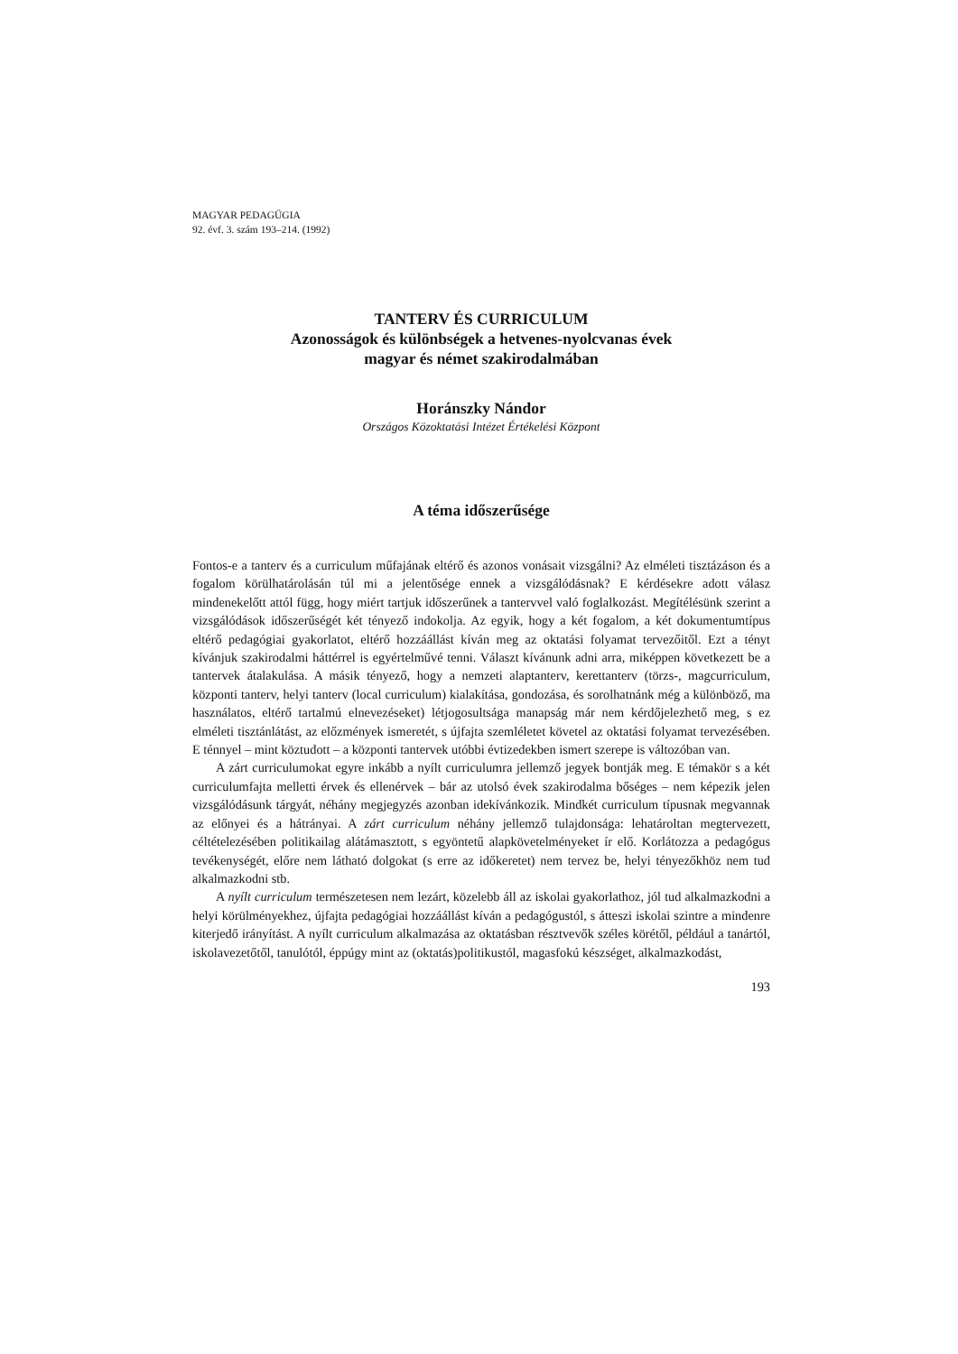MAGYAR PEDAGŰGIA
92. évf. 3. szám 193–214. (1992)
TANTERV ÉS CURRICULUM
Azonosságok és különbségek a hetvenes-nyolcvanas évek
magyar és német szakirodalmában
Horánszky Nándor
Országos Közoktatási Intézet Értékelési Központ
A téma időszerűsége
Fontos-e a tanterv és a curriculum műfajának eltérő és azonos vonásait vizsgálni? Az elméleti tisztázáson és a fogalom körülhatárolásán túl mi a jelentősége ennek a vizsgálódásnak? E kérdésekre adott válasz mindenekelőtt attól függ, hogy miért tartjuk időszerűnek a tantervvel való foglalkozást. Megítélésünk szerint a vizsgálódások időszerűségét két tényező indokolja. Az egyik, hogy a két fogalom, a két dokumentumtípus eltérő pedagógiai gyakorlatot, eltérő hozzáállást kíván meg az oktatási folyamat tervezőitől. Ezt a tényt kívánjuk szakirodalmi háttérrel is egyértelművé tenni. Választ kívánunk adni arra, miképpen következett be a tantervek átalakulása. A másik tényező, hogy a nemzeti alaptanterv, kerettanterv (törzs-, magcurriculum, központi tanterv, helyi tanterv (local curriculum) kialakítása, gondozása, és sorolhatnánk még a különböző, ma használatos, eltérő tartalmú elnevezéseket) létjogosultsága manapság már nem kérdőjelezhető meg, s ez elméleti tisztánlátást, az előzmények ismeretét, s újfajta szemléletet követel az oktatási folyamat tervezésében. E ténnyel – mint köztudott – a központi tantervek utóbbi évtizedekben ismert szerepe is változóban van.
A zárt curriculumokat egyre inkább a nyílt curriculumra jellemző jegyek bontják meg. E témakör s a két curriculumfajta melletti érvek és ellenérvek – bár az utolsó évek szakirodalma bőséges – nem képezik jelen vizsgálódásunk tárgyát, néhány megjegyzés azonban idekívánkozik. Mindkét curriculum típusnak megvannak az előnyei és a hátrányai. A zárt curriculum néhány jellemző tulajdonsága: lehatároltan megtervezett, céltételezésében politikailag alátámasztott, s egyöntetű alapkövetelményeket ír elő. Korlátozza a pedagógus tevékenységét, előre nem látható dolgokat (s erre az időkeretet) nem tervez be, helyi tényezőkhöz nem tud alkalmazkodni stb.
A nyílt curriculum természetesen nem lezárt, közelebb áll az iskolai gyakorlathoz, jól tud alkalmazkodni a helyi körülményekhez, újfajta pedagógiai hozzáállást kíván a pedagógustól, s átteszi iskolai szintre a mindenre kiterjedő irányítást. A nyílt curriculum alkalmazása az oktatásban résztvevők széles körétől, például a tanártól, iskolavezetőtől, tanulótól, éppúgy mint az (oktatás)politikustól, magasfokú készséget, alkalmazkodást,
193